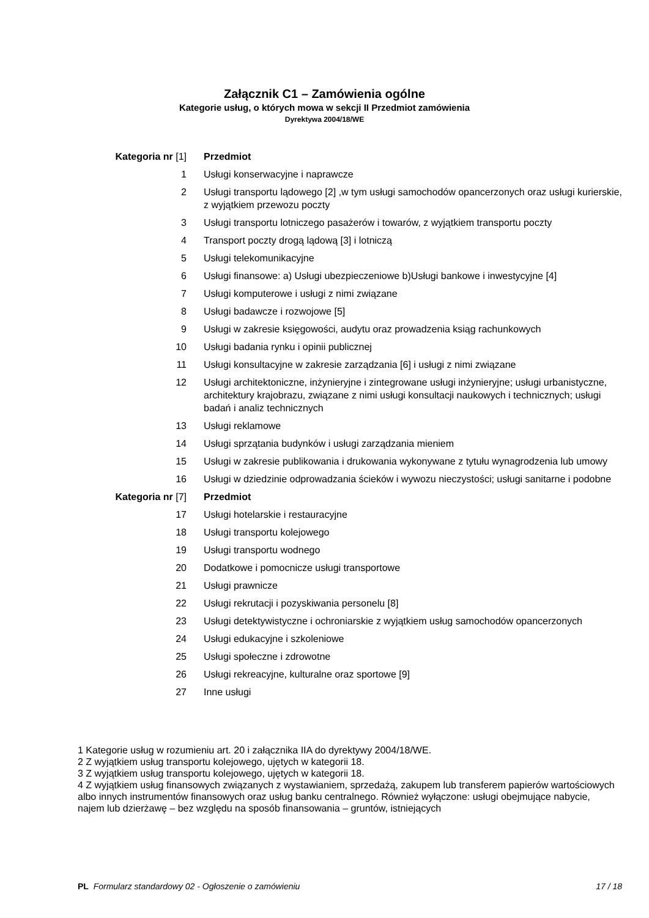Załącznik C1 – Zamówienia ogólne
Kategorie usług, o których mowa w sekcji II Przedmiot zamówienia
Dyrektywa 2004/18/WE
| Kategoria nr [1] | Przedmiot |
| --- | --- |
| 1 | Usługi konserwacyjne i naprawcze |
| 2 | Usługi transportu lądowego [2] ,w tym usługi samochodów opancerzonych oraz usługi kurierskie, z wyjątkiem przewozu poczty |
| 3 | Usługi transportu lotniczego pasażerów i towarów, z wyjątkiem transportu poczty |
| 4 | Transport poczty drogą lądową [3] i lotniczą |
| 5 | Usługi telekomunikacyjne |
| 6 | Usługi finansowe: a) Usługi ubezpieczeniowe b)Usługi bankowe i inwestycyjne [4] |
| 7 | Usługi komputerowe i usługi z nimi związane |
| 8 | Usługi badawcze i rozwojowe [5] |
| 9 | Usługi w zakresie księgowości, audytu oraz prowadzenia ksiąg rachunkowych |
| 10 | Usługi badania rynku i opinii publicznej |
| 11 | Usługi konsultacyjne w zakresie zarządzania [6] i usługi z nimi związane |
| 12 | Usługi architektoniczne, inżynieryjne i zintegrowane usługi inżynieryjne; usługi urbanistyczne, architektury krajobrazu, związane z nimi usługi konsultacji naukowych i technicznych; usługi badań i analiz technicznych |
| 13 | Usługi reklamowe |
| 14 | Usługi sprzątania budynków i usługi zarządzania mieniem |
| 15 | Usługi w zakresie publikowania i drukowania wykonywane z tytułu wynagrodzenia lub umowy |
| 16 | Usługi w dziedzinie odprowadzania ścieków i wywozu nieczystości; usługi sanitarne i podobne |
| Kategoria nr [7] | Przedmiot |
| 17 | Usługi hotelarskie i restauracyjne |
| 18 | Usługi transportu kolejowego |
| 19 | Usługi transportu wodnego |
| 20 | Dodatkowe i pomocnicze usługi transportowe |
| 21 | Usługi prawnicze |
| 22 | Usługi rekrutacji i pozyskiwania personelu [8] |
| 23 | Usługi detektywistyczne i ochroniarskie z wyjątkiem usług samochodów opancerzonych |
| 24 | Usługi edukacyjne i szkoleniowe |
| 25 | Usługi społeczne i zdrowotne |
| 26 | Usługi rekreacyjne, kulturalne oraz sportowe [9] |
| 27 | Inne usługi |
1 Kategorie usług w rozumieniu art. 20 i załącznika IIA do dyrektywy 2004/18/WE.
2 Z wyjątkiem usług transportu kolejowego, ujętych w kategorii 18.
3 Z wyjątkiem usług transportu kolejowego, ujętych w kategorii 18.
4 Z wyjątkiem usług finansowych związanych z wystawianiem, sprzedażą, zakupem lub transferem papierów wartościowych albo innych instrumentów finansowych oraz usług banku centralnego. Również wyłączone: usługi obejmujące nabycie, najem lub dzierżawę – bez względu na sposób finansowania – gruntów, istniejących
PL Formularz standardowy 02 - Ogłoszenie o zamówieniu 17 / 18